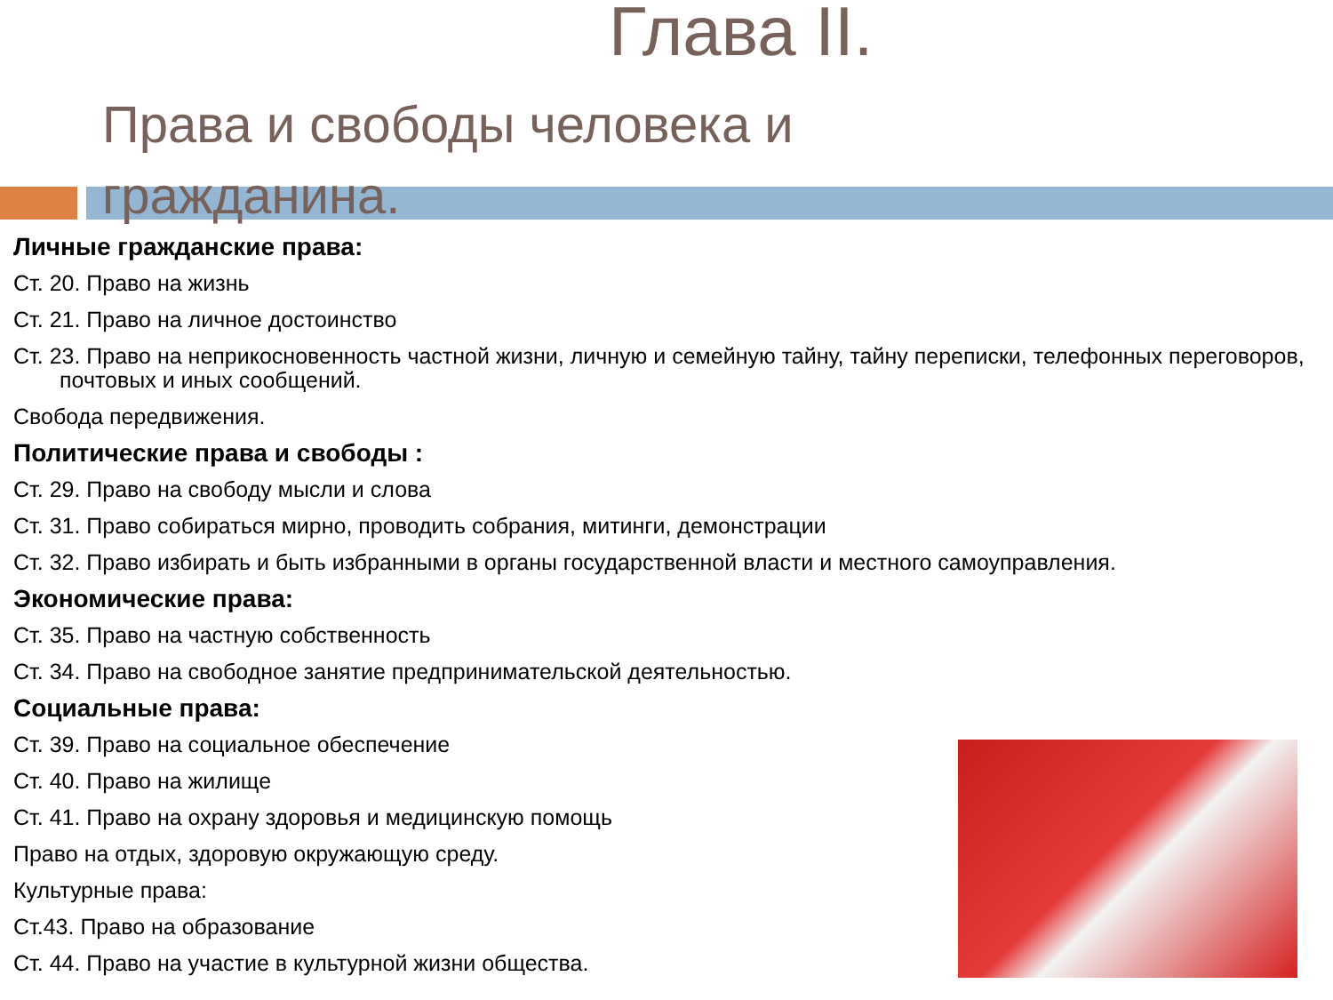Глава II.
Права и свободы человека и гражданина.
Личные гражданские права:
Ст. 20. Право на жизнь
Ст. 21. Право на личное достоинство
Ст. 23. Право на неприкосновенность частной жизни, личную и семейную тайну, тайну переписки, телефонных переговоров, почтовых и иных сообщений.
Свобода передвижения.
Политические права и свободы :
Ст. 29. Право на свободу мысли и слова
Ст. 31. Право собираться мирно, проводить собрания, митинги, демонстрации
Ст. 32. Право избирать и быть избранными в органы государственной власти и местного самоуправления.
Экономические права:
Ст. 35. Право на частную собственность
Ст. 34. Право на свободное занятие предпринимательской деятельностью.
Социальные права:
Ст. 39. Право на социальное обеспечение
Ст. 40. Право на жилище
Ст. 41. Право на охрану здоровья и медицинскую помощь
Право на отдых, здоровую окружающую среду.
Культурные права:
Ст.43. Право на образование
Ст. 44. Право на участие в культурной жизни общества.